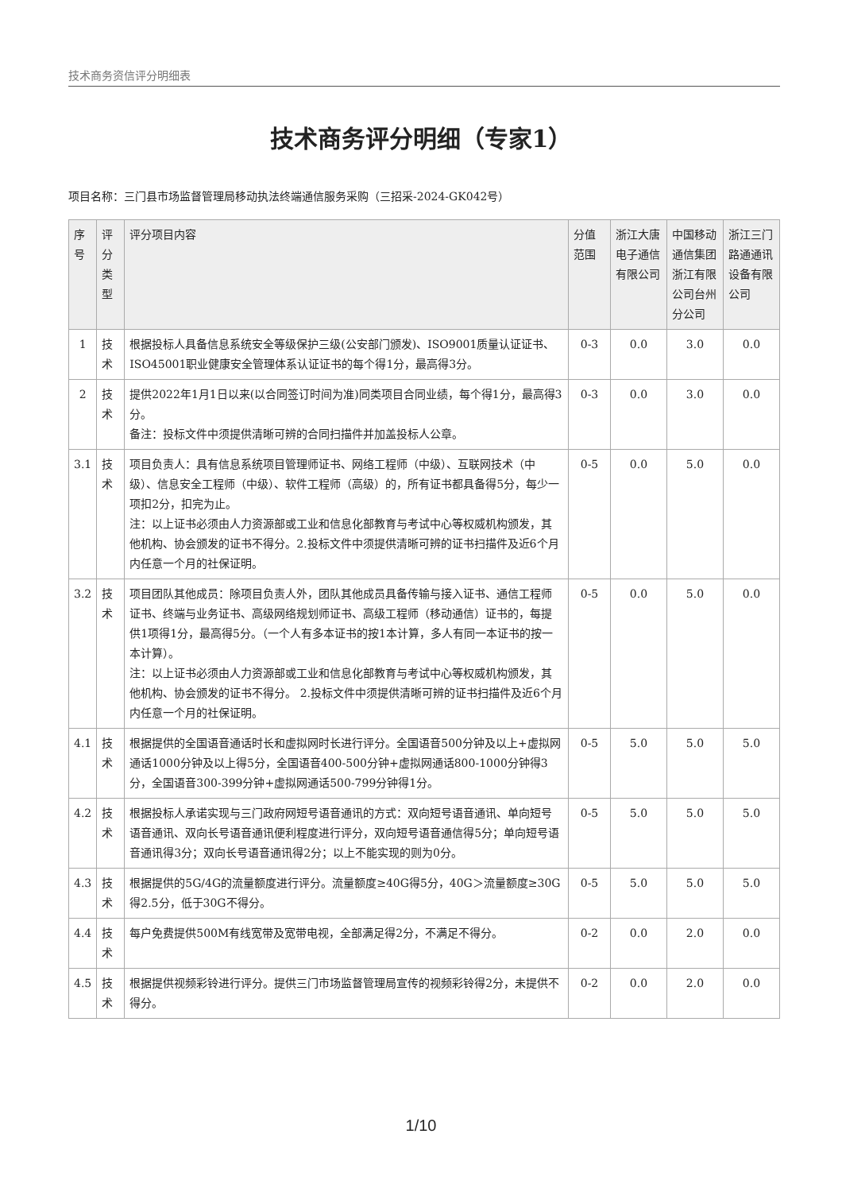技术商务资信评分明细表
技术商务评分明细（专家1）
项目名称：三门县市场监督管理局移动执法终端通信服务采购（三招采-2024-GK042号）
| 序号 | 评分类型 | 评分项目内容 | 分值范围 | 浙江大唐电子通信有限公司 | 中国移动通信集团浙江有限公司台州分公司 | 浙江三门路通通讯设备有限公司 |
| --- | --- | --- | --- | --- | --- | --- |
| 1 | 技术 | 根据投标人具备信息系统安全等级保护三级(公安部门颁发)、ISO9001质量认证证书、ISO45001职业健康安全管理体系认证证书的每个得1分，最高得3分。 | 0-3 | 0.0 | 3.0 | 0.0 |
| 2 | 技术 | 提供2022年1月1日以来(以合同签订时间为准)同类项目合同业绩，每个得1分，最高得3分。 备注：投标文件中须提供清晰可辨的合同扫描件并加盖投标人公章。 | 0-3 | 0.0 | 3.0 | 0.0 |
| 3.1 | 技术 | 项目负责人：具有信息系统项目管理师证书、网络工程师（中级）、互联网技术（中级）、信息安全工程师（中级）、软件工程师（高级）的，所有证书都具备得5分，每少一项扣2分，扣完为止。 注：以上证书必须由人力资源部或工业和信息化部教育与考试中心等权威机构颁发，其他机构、协会颁发的证书不得分。2.投标文件中须提供清晰可辨的证书扫描件及近6个月内任意一个月的社保证明。 | 0-5 | 0.0 | 5.0 | 0.0 |
| 3.2 | 技术 | 项目团队其他成员：除项目负责人外，团队其他成员具备传输与接入证书、通信工程师证书、终端与业务证书、高级网络规划师证书、高级工程师（移动通信）证书的，每提供1项得1分，最高得5分。（一个人有多本证书的按1本计算，多人有同一本证书的按一本计算）。 注：以上证书必须由人力资源部或工业和信息化部教育与考试中心等权威机构颁发，其他机构、协会颁发的证书不得分。 2.投标文件中须提供清晰可辨的证书扫描件及近6个月内任意一个月的社保证明。 | 0-5 | 0.0 | 5.0 | 0.0 |
| 4.1 | 技术 | 根据提供的全国语音通话时长和虚拟网时长进行评分。全国语音500分钟及以上+虚拟网通话1000分钟及以上得5分，全国语音400-500分钟+虚拟网通话800-1000分钟得3分，全国语音300-399分钟+虚拟网通话500-799分钟得1分。 | 0-5 | 5.0 | 5.0 | 5.0 |
| 4.2 | 技术 | 根据投标人承诺实现与三门政府网短号语音通讯的方式：双向短号语音通讯、单向短号语音通讯、双向长号语音通讯便利程度进行评分，双向短号语音通信得5分；单向短号语音通讯得3分；双向长号语音通讯得2分；以上不能实现的则为0分。 | 0-5 | 5.0 | 5.0 | 5.0 |
| 4.3 | 技术 | 根据提供的5G/4G的流量额度进行评分。流量额度≥40G得5分，40G＞流量额度≥30G得2.5分，低于30G不得分。 | 0-5 | 5.0 | 5.0 | 5.0 |
| 4.4 | 技术 | 每户免费提供500M有线宽带及宽带电视，全部满足得2分，不满足不得分。 | 0-2 | 0.0 | 2.0 | 0.0 |
| 4.5 | 技术 | 根据提供视频彩铃进行评分。提供三门市场监督管理局宣传的视频彩铃得2分，未提供不得分。 | 0-2 | 0.0 | 2.0 | 0.0 |
1/10